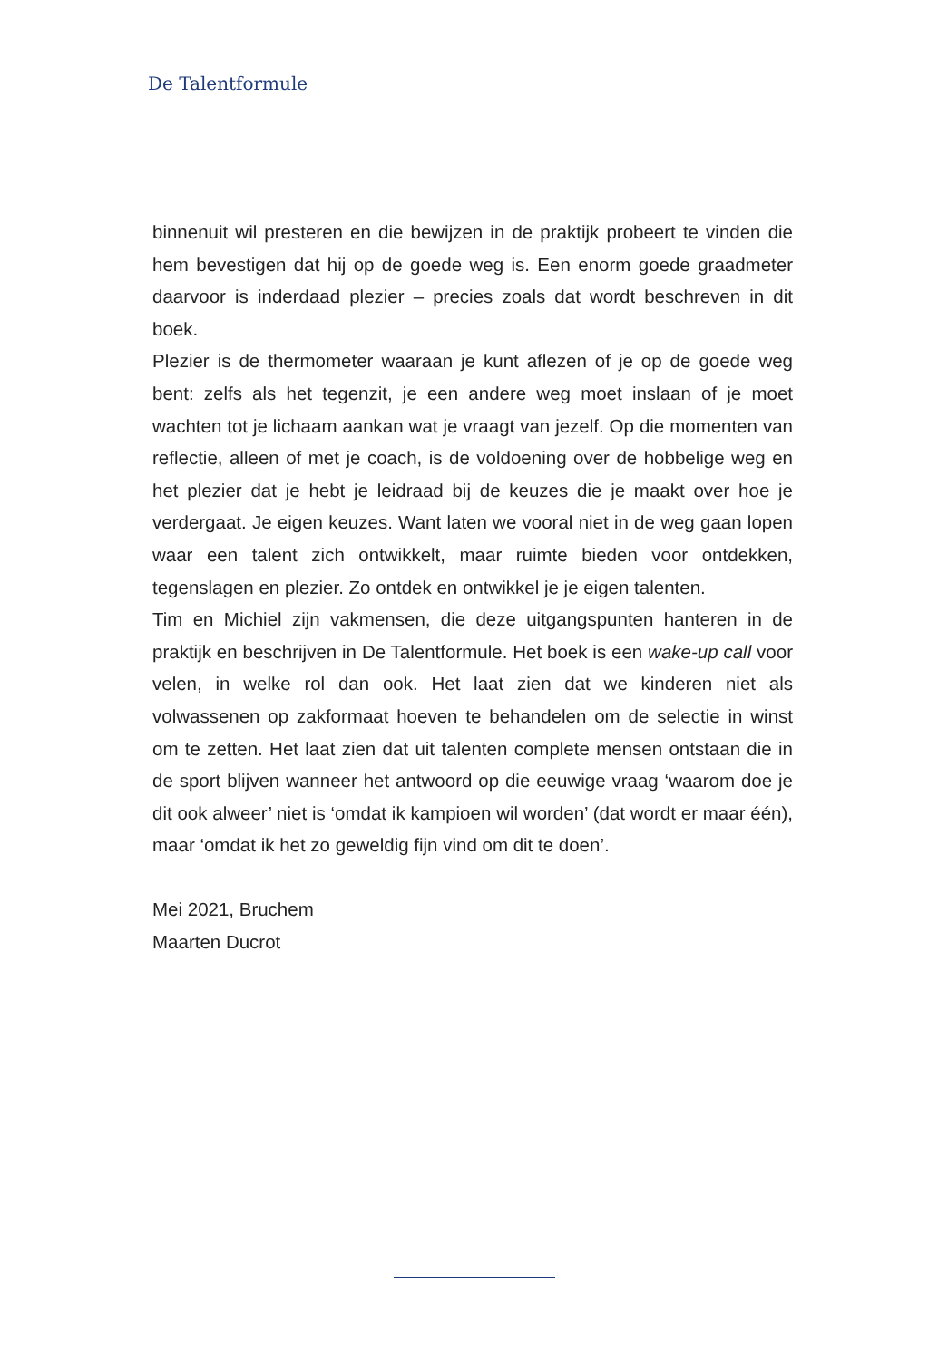De Talentformule
binnenuit wil presteren en die bewijzen in de praktijk probeert te vinden die hem bevestigen dat hij op de goede weg is. Een enorm goede graadmeter daarvoor is inderdaad plezier – precies zoals dat wordt beschreven in dit boek.
Plezier is de thermometer waaraan je kunt aflezen of je op de goede weg bent: zelfs als het tegenzit, je een andere weg moet inslaan of je moet wachten tot je lichaam aankan wat je vraagt van jezelf. Op die momenten van reflectie, alleen of met je coach, is de voldoening over de hobbelige weg en het plezier dat je hebt je leidraad bij de keuzes die je maakt over hoe je verdergaat. Je eigen keuzes. Want laten we vooral niet in de weg gaan lopen waar een talent zich ontwikkelt, maar ruimte bieden voor ont­dekken, tegenslagen en plezier. Zo ontdek en ontwikkel je je eigen talenten.
Tim en Michiel zijn vakmensen, die deze uitgangspunten hanteren in de praktijk en beschrijven in De Talentformule. Het boek is een wake-up call voor velen, in welke rol dan ook. Het laat zien dat we kinderen niet als volwassenen op zakformaat hoeven te behandelen om de selectie in winst om te zetten. Het laat zien dat uit talenten complete mensen ontstaan die in de sport blijven wanneer het antwoord op die eeuwige vraag ‘waarom doe je dit ook alweer’ niet is ‘omdat ik kampioen wil worden’ (dat wordt er maar één), maar ‘omdat ik het zo geweldig fijn vind om dit te doen’.
Mei 2021, Bruchem
Maarten Ducrot